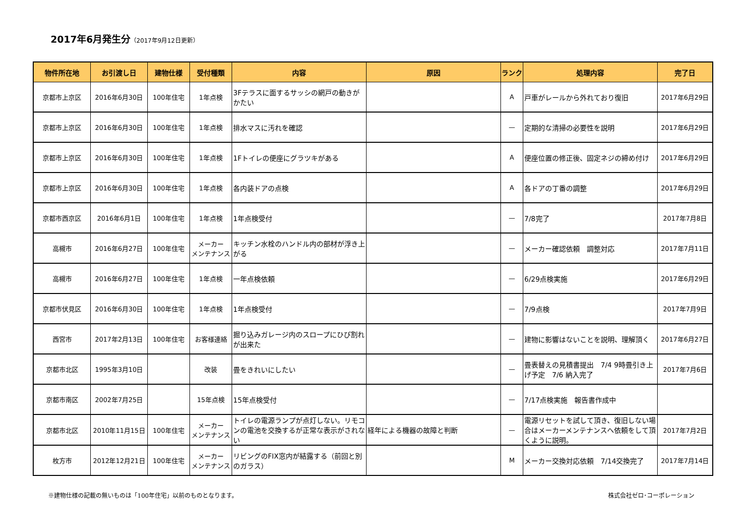2017年6月発生分（2017年9月12日更新）
| 物件所在地 | お引渡し日 | 建物仕様 | 受付種類 | 内容 | 原因 | ランク | 処理内容 | 完了日 |
| --- | --- | --- | --- | --- | --- | --- | --- | --- |
| 京都市上京区 | 2016年6月30日 | 100年住宅 | 1年点検 | 3Fテラスに面するサッシの網戸の動きがかたい | | A | 戸車がレールから外れており復旧 | 2017年6月29日 |
| 京都市上京区 | 2016年6月30日 | 100年住宅 | 1年点検 | 排水マスに汚れを確認 | | — | 定期的な清掃の必要性を説明 | 2017年6月29日 |
| 京都市上京区 | 2016年6月30日 | 100年住宅 | 1年点検 | 1Fトイレの便座にグラツキがある | | A | 便座位置の修正後、固定ネジの締め付け | 2017年6月29日 |
| 京都市上京区 | 2016年6月30日 | 100年住宅 | 1年点検 | 各内装ドアの点検 | | A | 各ドアの丁番の調整 | 2017年6月29日 |
| 京都市西京区 | 2016年6月1日 | 100年住宅 | 1年点検 | 1年点検受付 | | — | 7/8完了 | 2017年7月8日 |
| 高槻市 | 2016年6月27日 | 100年住宅 | メーカー メンテナンス | キッチン水栓のハンドル内の部材が浮き上がる | | — | メーカー確認依頼 調整対応 | 2017年7月11日 |
| 高槻市 | 2016年6月27日 | 100年住宅 | 1年点検 | 一年点検依頼 | | — | 6/29点検実施 | 2017年6月29日 |
| 京都市伏見区 | 2016年6月30日 | 100年住宅 | 1年点検 | 1年点検受付 | | — | 7/9点検 | 2017年7月9日 |
| 西宮市 | 2017年2月13日 | 100年住宅 | お客様連絡 | 掘り込みガレージ内のスロープにひび割れが出来た | | — | 建物に影響はないことを説明、理解頂く | 2017年6月27日 |
| 京都市北区 | 1995年3月10日 | | 改装 | 畳をきれいにしたい | | — | 畳表替えの見積書提出 7/4 9時畳引き上げ予定 7/6 納入完了 | 2017年7月6日 |
| 京都市南区 | 2002年7月25日 | | 15年点検 | 15年点検受付 | | — | 7/17点検実施 報告書作成中 | |
| 京都市北区 | 2010年11月15日 | 100年住宅 | メーカー メンテナンス | トイレの電源ランプが点灯しない。リモコンの電池を交換するが正常な表示がされない | 経年による機器の故障と判断 | — | 電源リセットを試して頂き、復旧しない場合はメーカーメンテナンスへ依頼をして頂くように説明。 | 2017年7月2日 |
| 枚方市 | 2012年12月21日 | 100年住宅 | メーカー メンテナンス | リビングのFIX窓内が結露する（前回と別のガラス） | | M | メーカー交換対応依頼 7/14交換完了 | 2017年7月14日 |
※建物仕様の記載の無いものは「100年住宅」以前のものとなります。 株式会社ゼロ･コーポレーション